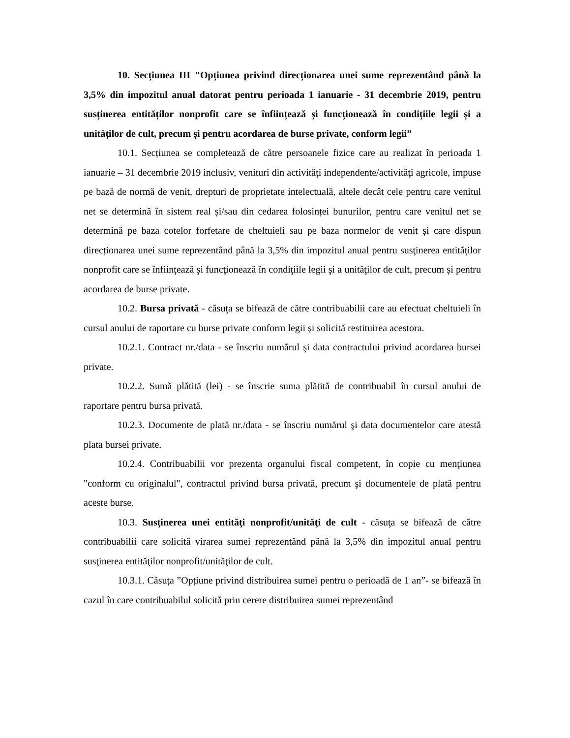10. Secțiunea III "Opțiunea privind direcționarea unei sume reprezentând până la 3,5% din impozitul anual datorat pentru perioada 1 ianuarie - 31 decembrie 2019, pentru susținerea entităților nonprofit care se înființează și funcționează în condițiile legii și a unităților de cult, precum și pentru acordarea de burse private, conform legii”
10.1. Secțiunea se completează de către persoanele fizice care au realizat în perioada 1 ianuarie – 31 decembrie 2019 inclusiv, venituri din activităţi independente/activităţi agricole, impuse pe bază de normă de venit, drepturi de proprietate intelectuală, altele decât cele pentru care venitul net se determină în sistem real și/sau din cedarea folosinței bunurilor, pentru care venitul net se determină pe baza cotelor forfetare de cheltuieli sau pe baza normelor de venit și care dispun direcționarea unei sume reprezentând până la 3,5% din impozitul anual pentru susţinerea entităţilor nonprofit care se înfiinţează şi funcţionează în condiţiile legii şi a unităţilor de cult, precum și pentru acordarea de burse private.
10.2. Bursa privată - căsuţa se bifează de către contribuabilii care au efectuat cheltuieli în cursul anului de raportare cu burse private conform legii și solicită restituirea acestora.
10.2.1. Contract nr./data - se înscriu numărul şi data contractului privind acordarea bursei private.
10.2.2. Sumă plătită (lei) - se înscrie suma plătită de contribuabil în cursul anului de raportare pentru bursa privată.
10.2.3. Documente de plată nr./data - se înscriu numărul şi data documentelor care atestă plata bursei private.
10.2.4. Contribuabilii vor prezenta organului fiscal competent, în copie cu menţiunea "conform cu originalul", contractul privind bursa privată, precum şi documentele de plată pentru aceste burse.
10.3. Susţinerea unei entităţi nonprofit/unităţi de cult - căsuţa se bifează de către contribuabilii care solicită virarea sumei reprezentând până la 3,5% din impozitul anual pentru susţinerea entităţilor nonprofit/unităţilor de cult.
10.3.1. Căsuța ”Opțiune privind distribuirea sumei pentru o perioadă de 1 an”- se bifează în cazul în care contribuabilul solicită prin cerere distribuirea sumei reprezentând